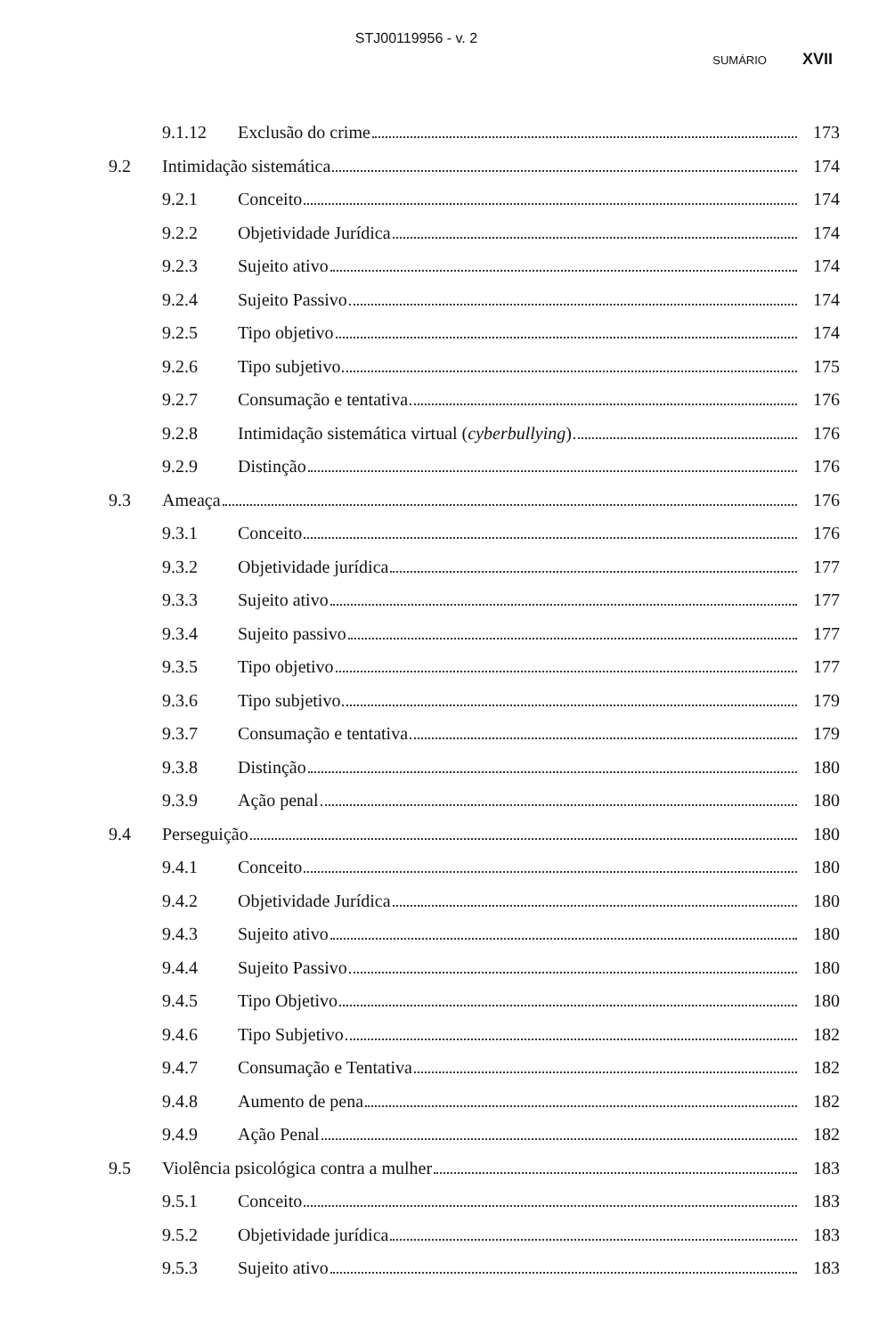STJ00119956 - v. 2
SUMÁRIO XVII
9.1.12 Exclusão do crime 173
9.2 Intimidação sistemática 174
9.2.1 Conceito 174
9.2.2 Objetividade Jurídica 174
9.2.3 Sujeito ativo 174
9.2.4 Sujeito Passivo 174
9.2.5 Tipo objetivo 174
9.2.6 Tipo subjetivo 175
9.2.7 Consumação e tentativa 176
9.2.8 Intimidação sistemática virtual (cyberbullying) 176
9.2.9 Distinção 176
9.3 Ameaça 176
9.3.1 Conceito 176
9.3.2 Objetividade jurídica 177
9.3.3 Sujeito ativo 177
9.3.4 Sujeito passivo 177
9.3.5 Tipo objetivo 177
9.3.6 Tipo subjetivo 179
9.3.7 Consumação e tentativa 179
9.3.8 Distinção 180
9.3.9 Ação penal 180
9.4 Perseguição 180
9.4.1 Conceito 180
9.4.2 Objetividade Jurídica 180
9.4.3 Sujeito ativo 180
9.4.4 Sujeito Passivo 180
9.4.5 Tipo Objetivo 180
9.4.6 Tipo Subjetivo 182
9.4.7 Consumação e Tentativa 182
9.4.8 Aumento de pena 182
9.4.9 Ação Penal 182
9.5 Violência psicológica contra a mulher 183
9.5.1 Conceito 183
9.5.2 Objetividade jurídica 183
9.5.3 Sujeito ativo 183